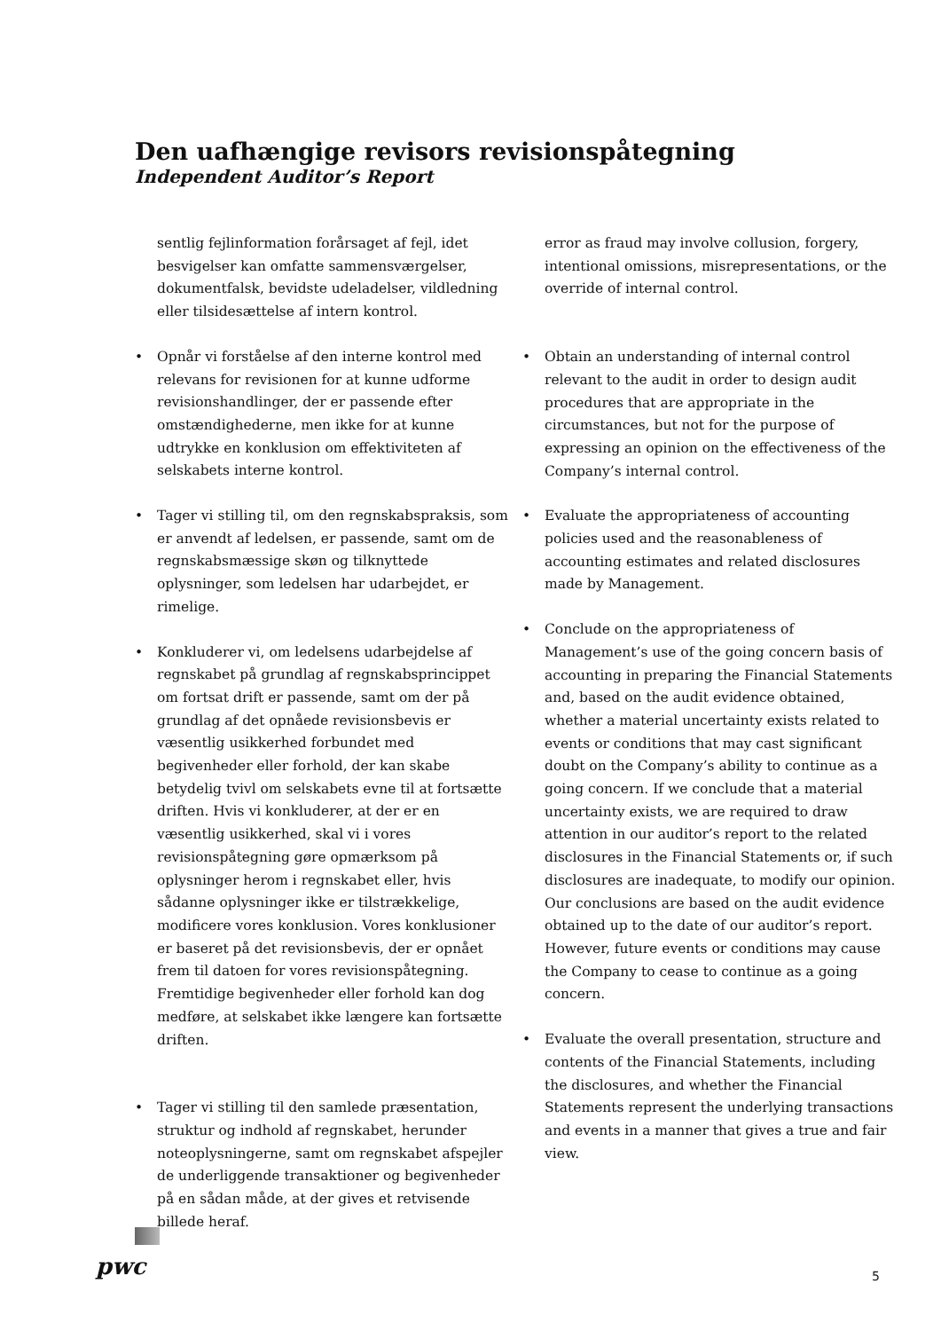Den uafhængige revisors revisionspåtegning
Independent Auditor’s Report
sentlig fejlinformation forårsaget af fejl, idet besvigelser kan omfatte sammensværgelser, dokumentfalsk, bevidste udeladelser, vildledning eller tilsidesættelse af intern kontrol.
Opnår vi forståelse af den interne kontrol med relevans for revisionen for at kunne udforme revisionshandlinger, der er passende efter omstændighederne, men ikke for at kunne udtrykke en konklusion om effektiviteten af selskabets interne kontrol.
Tager vi stilling til, om den regnskabspraksis, som er anvendt af ledelsen, er passende, samt om de regnskabsmæssige skøn og tilknyttede oplysninger, som ledelsen har udarbejdet, er rimelige.
Konkluderer vi, om ledelsens udarbejdelse af regnskabet på grundlag af regnskabsprincippet om fortsat drift er passende, samt om der på grundlag af det opnåede revisionsbevis er væsentlig usikkerhed forbundet med begivenheder eller forhold, der kan skabe betydelig tvivl om selskabets evne til at fortsætte driften. Hvis vi konkluderer, at der er en væsentlig usikkerhed, skal vi i vores revisionspåtegning gøre opmærksom på oplysninger herom i regnskabet eller, hvis sådanne oplysninger ikke er tilstrækkelige, modificere vores konklusion. Vores konklusioner er baseret på det revisionsbevis, der er opnået frem til datoen for vores revisionspåtegning. Fremtidige begivenheder eller forhold kan dog medføre, at selskabet ikke længere kan fortsætte driften.
Tager vi stilling til den samlede præsentation, struktur og indhold af regnskabet, herunder noteoplysningerne, samt om regnskabet afspejler de underliggende transaktioner og begivenheder på en sådan måde, at der gives et retvisende billede heraf.
error as fraud may involve collusion, forgery, intentional omissions, misrepresentations, or the override of internal control.
Obtain an understanding of internal control relevant to the audit in order to design audit procedures that are appropriate in the circumstances, but not for the purpose of expressing an opinion on the effectiveness of the Company’s internal control.
Evaluate the appropriateness of accounting policies used and the reasonableness of accounting estimates and related disclosures made by Management.
Conclude on the appropriateness of Management’s use of the going concern basis of accounting in preparing the Financial Statements and, based on the audit evidence obtained, whether a material uncertainty exists related to events or conditions that may cast significant doubt on the Company’s ability to continue as a going concern. If we conclude that a material uncertainty exists, we are required to draw attention in our auditor’s report to the related disclosures in the Financial Statements or, if such disclosures are inadequate, to modify our opinion. Our conclusions are based on the audit evidence obtained up to the date of our auditor’s report. However, future events or conditions may cause the Company to cease to continue as a going concern.
Evaluate the overall presentation, structure and contents of the Financial Statements, including the disclosures, and whether the Financial Statements represent the underlying transactions and events in a manner that gives a true and fair view.
pwc 5